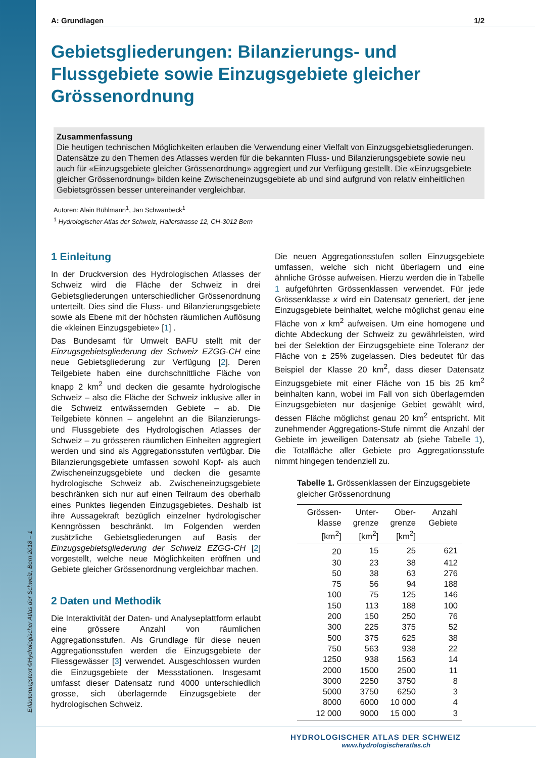Erläuterungstext ©Hydrologischer Atlas der Schweiz, Bern 2018 – 1
A: Grundlagen 1/2
Gebietsgliederungen: Bilanzierungs- und Flussgebiete sowie Einzugsgebiete gleicher Grössenordnung
Zusammenfassung
Die heutigen technischen Möglichkeiten erlauben die Verwendung einer Vielfalt von Einzugsgebietsgliederungen. Datensätze zu den Themen des Atlasses werden für die bekannten Fluss- und Bilanzierungsgebiete sowie neu auch für «Einzugsgebiete gleicher Grössenordnung» aggregiert und zur Verfügung gestellt. Die «Einzugsgebiete gleicher Grössenordnung» bilden keine Zwischeneinzugsgebiete ab und sind aufgrund von relativ einheitlichen Gebietsgrössen besser untereinander vergleichbar.
Autoren: Alain Bühlmann<sup>1</sup>, Jan Schwanbeck<sup>1</sup>
<sup>1</sup> Hydrologischer Atlas der Schweiz, Hallerstrasse 12, CH-3012 Bern
1 Einleitung
In der Druckversion des Hydrologischen Atlasses der Schweiz wird die Fläche der Schweiz in drei Gebietsgliederungen unterschiedlicher Grössenordnung unterteilt. Dies sind die Fluss- und Bilanzierungsgebiete sowie als Ebene mit der höchsten räumlichen Auflösung die «kleinen Einzugsgebiete» [1] .
Das Bundesamt für Umwelt BAFU stellt mit der Einzugsgebietsgliederung der Schweiz EZGG-CH eine neue Gebietsgliederung zur Verfügung [2]. Deren Teilgebiete haben eine durchschnittliche Fläche von knapp 2 km<sup>2</sup> und decken die gesamte hydrologische Schweiz – also die Fläche der Schweiz inklusive aller in die Schweiz entwässernden Gebiete – ab. Die Teilgebiete können – angelehnt an die Bilanzierungs- und Flussgebiete des Hydrologischen Atlasses der Schweiz – zu grösseren räumlichen Einheiten aggregiert werden und sind als Aggregationsstufen verfügbar. Die Bilanzierungsgebiete umfassen sowohl Kopf- als auch Zwischeneinzugsgebiete und decken die gesamte hydrologische Schweiz ab. Zwischeneinzugsgebiete beschränken sich nur auf einen Teilraum des oberhalb eines Punktes liegenden Einzugsgebietes. Deshalb ist ihre Aussagekraft bezüglich einzelner hydrologischer Kenngrössen beschränkt. Im Folgenden werden zusätzliche Gebietsgliederungen auf Basis der Einzugsgebietsgliederung der Schweiz EZGG-CH [2] vorgestellt, welche neue Möglichkeiten eröffnen und Gebiete gleicher Grössenordnung vergleichbar machen.
2 Daten und Methodik
Die Interaktivität der Daten- und Analyseplattform erlaubt eine grössere Anzahl von räumlichen Aggregationsstufen. Als Grundlage für diese neuen Aggregationsstufen werden die Einzugsgebiete der Fliessgewässer [3] verwendet. Ausgeschlossen wurden die Einzugsgebiete der Messstationen. Insgesamt umfasst dieser Datensatz rund 4000 unterschiedlich grosse, sich überlagernde Einzugsgebiete der hydrologischen Schweiz.
Die neuen Aggregationsstufen sollen Einzugsgebiete umfassen, welche sich nicht überlagern und eine ähnliche Grösse aufweisen. Hierzu werden die in Tabelle 1 aufgeführten Grössenklassen verwendet. Für jede Grössenklasse x wird ein Datensatz generiert, der jene Einzugsgebiete beinhaltet, welche möglichst genau eine Fläche von x km<sup>2</sup> aufweisen. Um eine homogene und dichte Abdeckung der Schweiz zu gewährleisten, wird bei der Selektion der Einzugsgebiete eine Toleranz der Fläche von ± 25% zugelassen. Dies bedeutet für das Beispiel der Klasse 20 km<sup>2</sup>, dass dieser Datensatz Einzugsgebiete mit einer Fläche von 15 bis 25 km<sup>2</sup> beinhalten kann, wobei im Fall von sich überlagernden Einzugsgebieten nur dasjenige Gebiet gewählt wird, dessen Fläche möglichst genau 20 km<sup>2</sup> entspricht. Mit zunehmender Aggregations-Stufe nimmt die Anzahl der Gebiete im jeweiligen Datensatz ab (siehe Tabelle 1), die Totalfläche aller Gebiete pro Aggregationsstufe nimmt hingegen tendenziell zu.
Tabelle 1. Grössenklassen der Einzugsgebiete gleicher Grössenordnung
| Grössen- klasse [km<sup>2</sup>] | Unter- grenze [km<sup>2</sup>] | Ober- grenze [km<sup>2</sup>] | Anzahl Gebiete |
| --- | --- | --- | --- |
| 20 | 15 | 25 | 621 |
| 30 | 23 | 38 | 412 |
| 50 | 38 | 63 | 276 |
| 75 | 56 | 94 | 188 |
| 100 | 75 | 125 | 146 |
| 150 | 113 | 188 | 100 |
| 200 | 150 | 250 | 76 |
| 300 | 225 | 375 | 52 |
| 500 | 375 | 625 | 38 |
| 750 | 563 | 938 | 22 |
| 1250 | 938 | 1563 | 14 |
| 2000 | 1500 | 2500 | 11 |
| 3000 | 2250 | 3750 | 8 |
| 5000 | 3750 | 6250 | 3 |
| 8000 | 6000 | 10 000 | 4 |
| 12 000 | 9000 | 15 000 | 3 |
HYDROLOGISCHER ATLAS DER SCHWEIZ
www.hydrologischeratlas.ch